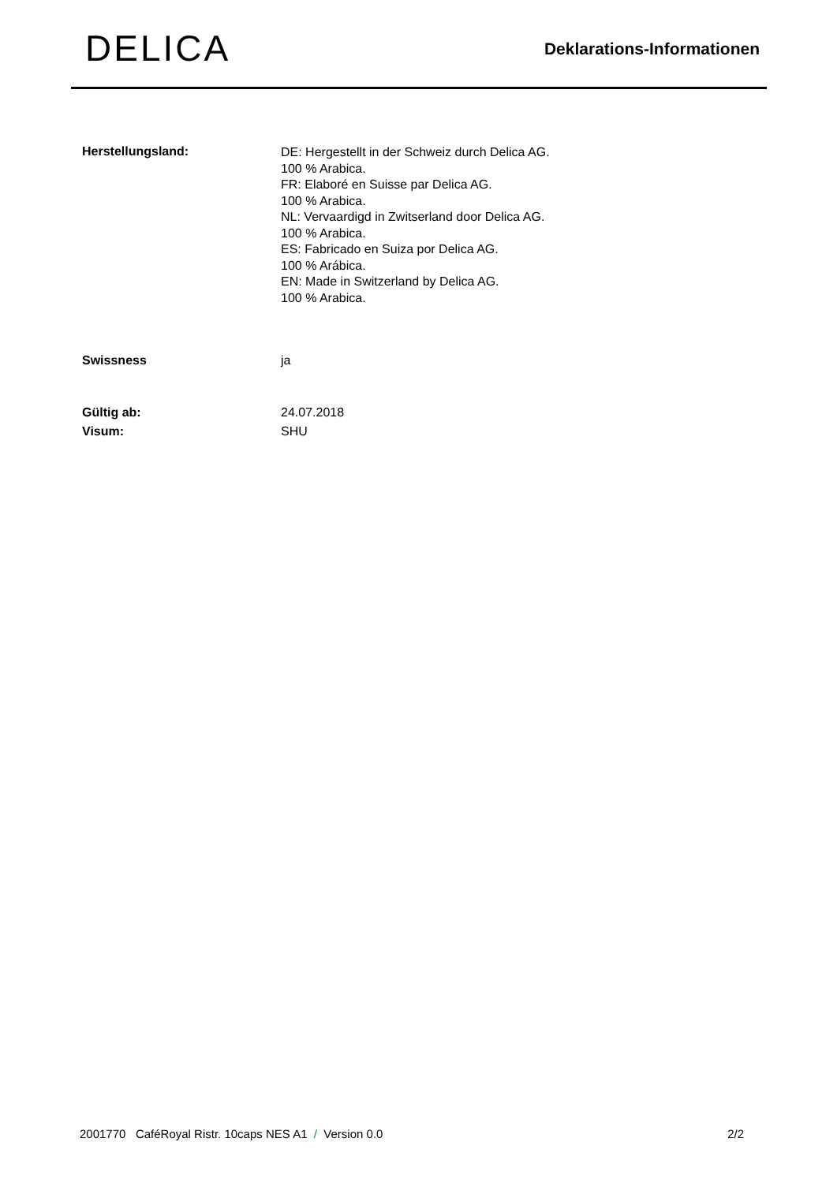DELICA
Deklarations-Informationen
Herstellungsland:
DE: Hergestellt in der Schweiz durch Delica AG.
100 % Arabica.
FR: Elaboré en Suisse par Delica AG.
100 % Arabica.
NL: Vervaardigd in Zwitserland door Delica AG.
100 % Arabica.
ES: Fabricado en Suiza por Delica AG.
100 % Arábica.
EN: Made in Switzerland by Delica AG.
100 % Arabica.
Swissness ja
Gültig ab: 24.07.2018
Visum: SHU
2001770 CaféRoyal Ristr. 10caps NES A1 / Version 0.0
2/2